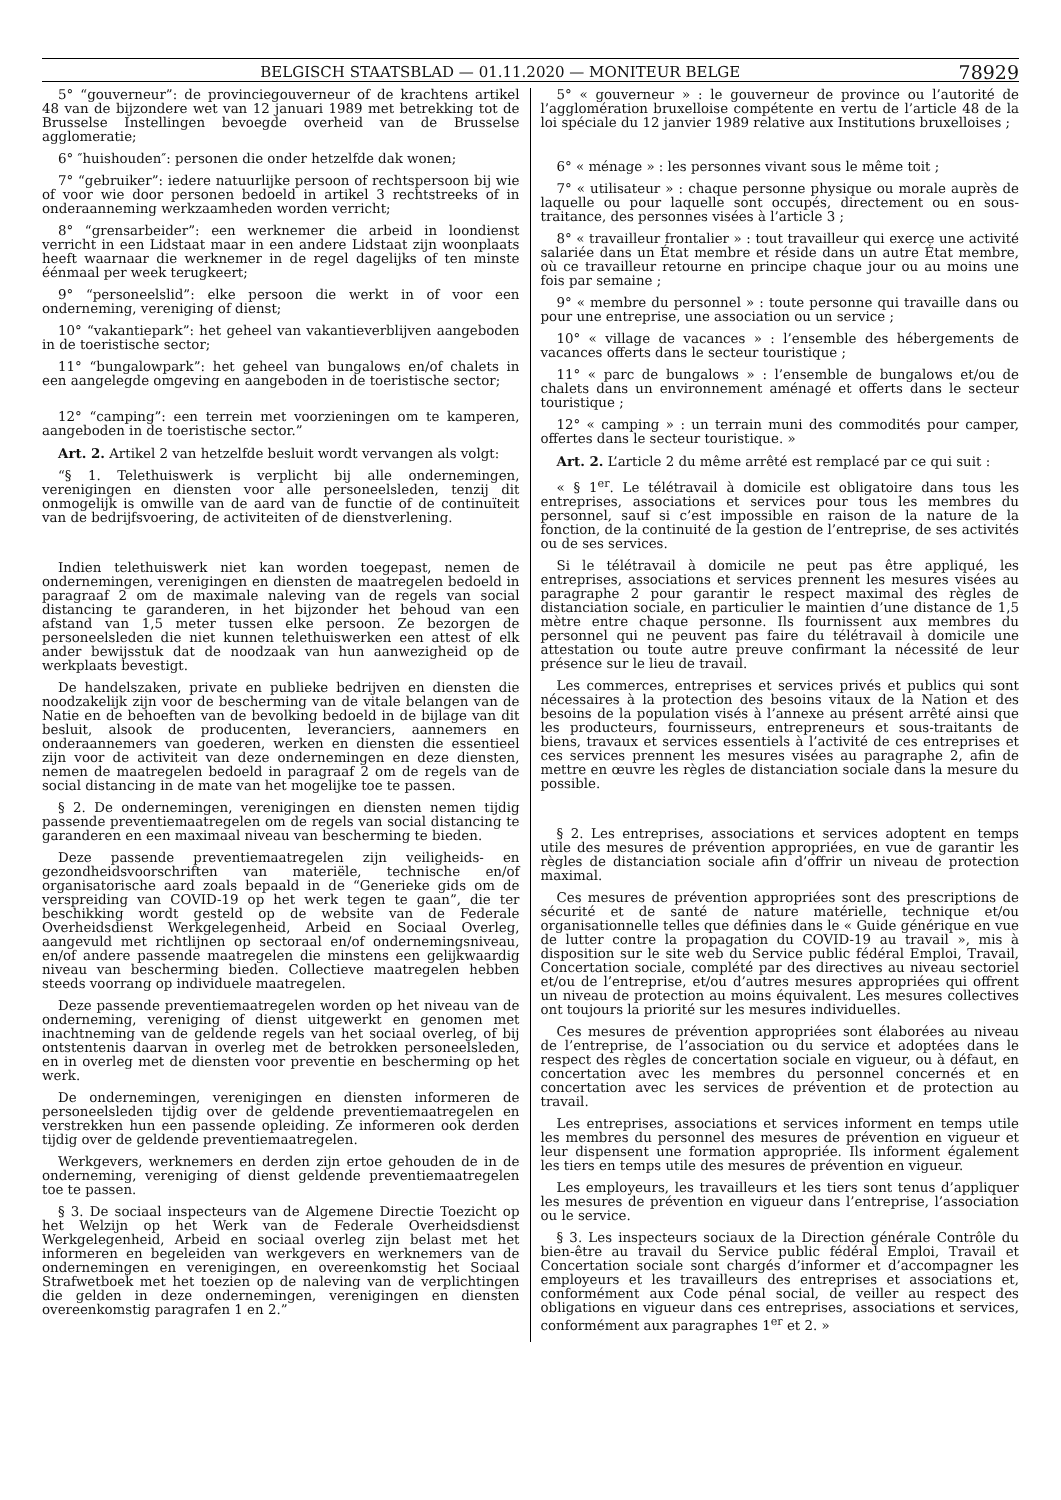BELGISCH STAATSBLAD — 01.11.2020 — MONITEUR BELGE 78929
5° “gouverneur”: de provinciegouverneur of de krachtens artikel 48 van de bijzondere wet van 12 januari 1989 met betrekking tot de Brusselse Instellingen bevoegde overheid van de Brusselse agglomeratie;
6° ″huishouden″: personen die onder hetzelfde dak wonen;
7° “gebruiker”: iedere natuurlijke persoon of rechtspersoon bij wie of voor wie door personen bedoeld in artikel 3 rechtstreeks of in onderaanneming werkzaamheden worden verricht;
8° “grensarbeider”: een werknemer die arbeid in loondienst verricht in een Lidstaat maar in een andere Lidstaat zijn woonplaats heeft waarnaar die werknemer in de regel dagelijks of ten minste éénmaal per week terugkeert;
9° “personeelslid”: elke persoon die werkt in of voor een onderneming, vereniging of dienst;
10° “vakantiepark”: het geheel van vakantieverblijven aangeboden in de toeristische sector;
11° “bungalowpark”: het geheel van bungalows en/of chalets in een aangelegde omgeving en aangeboden in de toeristische sector;
12° “camping”: een terrein met voorzieningen om te kamperen, aangeboden in de toeristische sector.”
Art. 2. Artikel 2 van hetzelfde besluit wordt vervangen als volgt:
“§ 1. Telethuiswerk is verplicht bij alle ondernemingen, verenigingen en diensten voor alle personeelsleden, tenzij dit onmogelijk is omwille van de aard van de functie of de continuïteit van de bedrijfsvoering, de activiteiten of de dienstverlening.
Indien telethuiswerk niet kan worden toegepast, nemen de ondernemingen, verenigingen en diensten de maatregelen bedoeld in paragraaf 2 om de maximale naleving van de regels van social distancing te garanderen, in het bijzonder het behoud van een afstand van 1,5 meter tussen elke persoon. Ze bezorgen de personeelsleden die niet kunnen telethuiswerken een attest of elk ander bewijsstuk dat de noodzaak van hun aanwezigheid op de werkplaats bevestigt.
De handelszaken, private en publieke bedrijven en diensten die noodzakelijk zijn voor de bescherming van de vitale belangen van de Natie en de behoeften van de bevolking bedoeld in de bijlage van dit besluit, alsook de producenten, leveranciers, aannemers en onderaannemers van goederen, werken en diensten die essentieel zijn voor de activiteit van deze ondernemingen en deze diensten, nemen de maatregelen bedoeld in paragraaf 2 om de regels van de social distancing in de mate van het mogelijke toe te passen.
§ 2. De ondernemingen, verenigingen en diensten nemen tijdig passende preventiemaatregelen om de regels van social distancing te garanderen en een maximaal niveau van bescherming te bieden.
Deze passende preventiemaatregelen zijn veiligheids- en gezondheidsvoorschriften van materiële, technische en/of organisatorische aard zoals bepaald in de “Generieke gids om de verspreiding van COVID-19 op het werk tegen te gaan”, die ter beschikking wordt gesteld op de website van de Federale Overheidsdienst Werkgelegenheid, Arbeid en Sociaal Overleg, aangevuld met richtlijnen op sectoraal en/of ondernemingsniveau, en/of andere passende maatregelen die minstens een gelijkwaardig niveau van bescherming bieden. Collectieve maatregelen hebben steeds voorrang op individuele maatregelen.
Deze passende preventiemaatregelen worden op het niveau van de onderneming, vereniging of dienst uitgewerkt en genomen met inachtneming van de geldende regels van het sociaal overleg, of bij ontstentenis daarvan in overleg met de betrokken personeelsleden, en in overleg met de diensten voor preventie en bescherming op het werk.
De ondernemingen, verenigingen en diensten informeren de personeelsleden tijdig over de geldende preventiemaatregelen en verstrekken hun een passende opleiding. Ze informeren ook derden tijdig over de geldende preventiemaatregelen.
Werkgevers, werknemers en derden zijn ertoe gehouden de in de onderneming, vereniging of dienst geldende preventiemaatregelen toe te passen.
§ 3. De sociaal inspecteurs van de Algemene Directie Toezicht op het Welzijn op het Werk van de Federale Overheidsdienst Werkgelegenheid, Arbeid en sociaal overleg zijn belast met het informeren en begeleiden van werkgevers en werknemers van de ondernemingen en verenigingen, en overeenkomstig het Sociaal Strafwetboek met het toezien op de naleving van de verplichtingen die gelden in deze ondernemingen, verenigingen en diensten overeenkomstig paragrafen 1 en 2.”
5° « gouverneur » : le gouverneur de province ou l’autorité de l’agglomération bruxelloise compétente en vertu de l’article 48 de la loi spéciale du 12 janvier 1989 relative aux Institutions bruxelloises ;
6° « ménage » : les personnes vivant sous le même toit ;
7° « utilisateur » : chaque personne physique ou morale auprès de laquelle ou pour laquelle sont occupés, directement ou en sous-traitance, des personnes visées à l’article 3 ;
8° « travailleur frontalier » : tout travailleur qui exerce une activité salariée dans un État membre et réside dans un autre État membre, où ce travailleur retourne en principe chaque jour ou au moins une fois par semaine ;
9° « membre du personnel » : toute personne qui travaille dans ou pour une entreprise, une association ou un service ;
10° « village de vacances » : l’ensemble des hébergements de vacances offerts dans le secteur touristique ;
11° « parc de bungalows » : l’ensemble de bungalows et/ou de chalets dans un environnement aménagé et offerts dans le secteur touristique ;
12° « camping » : un terrain muni des commodités pour camper, offertes dans le secteur touristique. »
Art. 2. L’article 2 du même arrêté est remplacé par ce qui suit :
« § 1<sup>er</sup>. Le télétravail à domicile est obligatoire dans tous les entreprises, associations et services pour tous les membres du personnel, sauf si c’est impossible en raison de la nature de la fonction, de la continuité de la gestion de l’entreprise, de ses activités ou de ses services.
Si le télétravail à domicile ne peut pas être appliqué, les entreprises, associations et services prennent les mesures visées au paragraphe 2 pour garantir le respect maximal des règles de distanciation sociale, en particulier le maintien d’une distance de 1,5 mètre entre chaque personne. Ils fournissent aux membres du personnel qui ne peuvent pas faire du télétravail à domicile une attestation ou toute autre preuve confirmant la nécessité de leur présence sur le lieu de travail.
Les commerces, entreprises et services privés et publics qui sont nécessaires à la protection des besoins vitaux de la Nation et des besoins de la population visés à l’annexe au présent arrêté ainsi que les producteurs, fournisseurs, entrepreneurs et sous-traitants de biens, travaux et services essentiels à l’activité de ces entreprises et ces services prennent les mesures visées au paragraphe 2, afin de mettre en œuvre les règles de distanciation sociale dans la mesure du possible.
§ 2. Les entreprises, associations et services adoptent en temps utile des mesures de prévention appropriées, en vue de garantir les règles de distanciation sociale afin d’offrir un niveau de protection maximal.
Ces mesures de prévention appropriées sont des prescriptions de sécurité et de santé de nature matérielle, technique et/ou organisationnelle telles que définies dans le « Guide générique en vue de lutter contre la propagation du COVID-19 au travail », mis à disposition sur le site web du Service public fédéral Emploi, Travail, Concertation sociale, complété par des directives au niveau sectoriel et/ou de l’entreprise, et/ou d’autres mesures appropriées qui offrent un niveau de protection au moins équivalent. Les mesures collectives ont toujours la priorité sur les mesures individuelles.
Ces mesures de prévention appropriées sont élaborées au niveau de l’entreprise, de l’association ou du service et adoptées dans le respect des règles de concertation sociale en vigueur, ou à défaut, en concertation avec les membres du personnel concernés et en concertation avec les services de prévention et de protection au travail.
Les entreprises, associations et services informent en temps utile les membres du personnel des mesures de prévention en vigueur et leur dispensent une formation appropriée. Ils informent également les tiers en temps utile des mesures de prévention en vigueur.
Les employeurs, les travailleurs et les tiers sont tenus d’appliquer les mesures de prévention en vigueur dans l’entreprise, l’association ou le service.
§ 3. Les inspecteurs sociaux de la Direction générale Contrôle du bien-être au travail du Service public fédéral Emploi, Travail et Concertation sociale sont chargés d’informer et d’accompagner les employeurs et les travailleurs des entreprises et associations et, conformément aux Code pénal social, de veiller au respect des obligations en vigueur dans ces entreprises, associations et services, conformément aux paragraphes 1<sup>er</sup> et 2. »